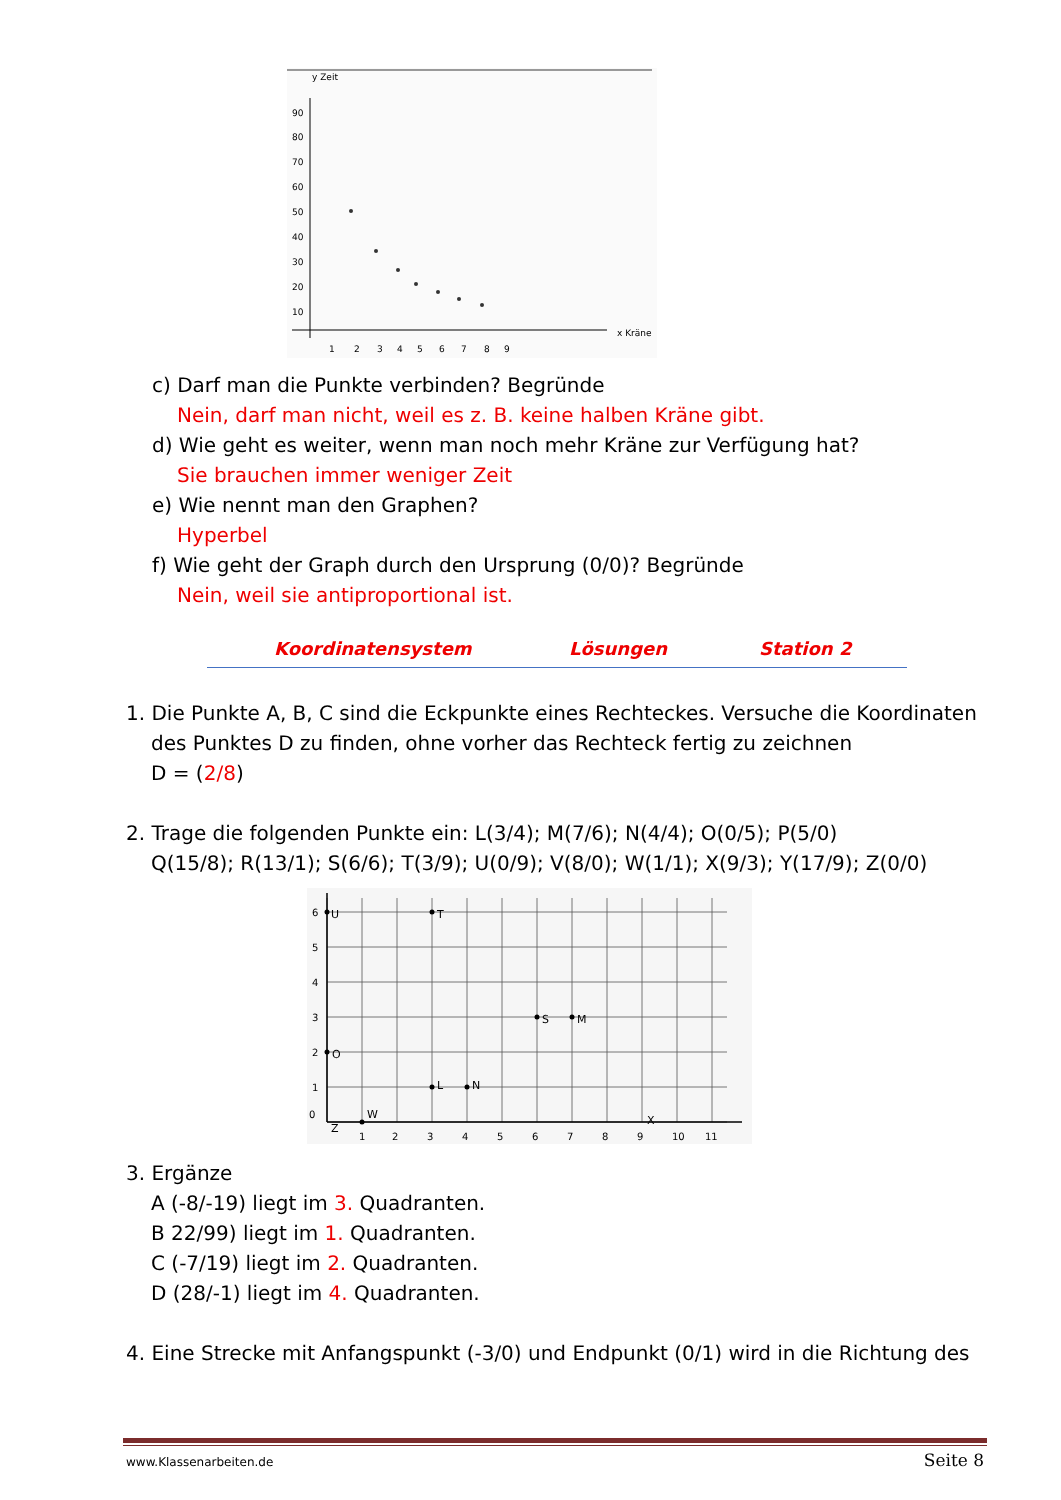y Zeit
90
80
70
60
50
40
30
20
10
1
2
3
4
5
6
7
8
9
x Kräne
c) Darf man die Punkte verbinden? Begründe
Nein, darf man nicht, weil es z. B. keine halben Kräne gibt.
d) Wie geht es weiter, wenn man noch mehr Kräne zur Verfügung hat?
Sie brauchen immer weniger Zeit
e) Wie nennt man den Graphen?
Hyperbel
f) Wie geht der Graph durch den Ursprung (0/0)? Begründe
Nein, weil sie antiproportional ist.
Koordinatensystem Lösungen Station 2
1. Die Punkte A, B, C sind die Eckpunkte eines Rechteckes. Versuche die Koordinaten
des Punktes D zu finden, ohne vorher das Rechteck fertig zu zeichnen
D = (2/8)
2. Trage die folgenden Punkte ein: L(3/4); M(7/6); N(4/4); O(0/5); P(5/0)
Q(15/8); R(13/1); S(6/6); T(3/9); U(0/9); V(8/0); W(1/1); X(9/3); Y(17/9); Z(0/0)
0
1
2
3
4
5
6
7
8
9
10
11
1
2
3
4
5
6
U
T
S
M
O
L
N
X
W
Z
3. Ergänze
A (-8/-19) liegt im 3. Quadranten.
B 22/99) liegt im 1. Quadranten.
C (-7/19) liegt im 2. Quadranten.
D (28/-1) liegt im 4. Quadranten.
4. Eine Strecke mit Anfangspunkt (-3/0) und Endpunkt (0/1) wird in die Richtung des
www.Klassenarbeiten.de Seite 8